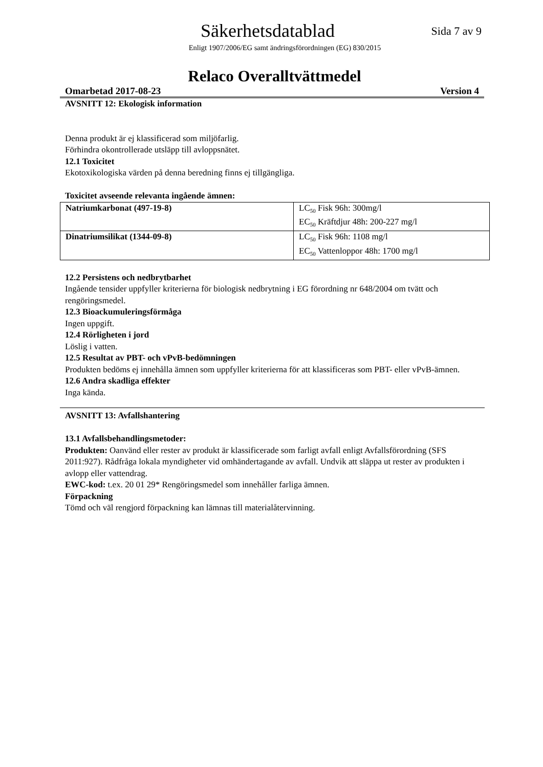Säkerhetsdatablad
Sida 7 av 9
Enligt 1907/2006/EG samt ändringsförordningen (EG) 830/2015
Relaco Overalltvättmedel
Omarbetad 2017-08-23 Version 4
AVSNITT 12: Ekologisk information
Denna produkt är ej klassificerad som miljöfarlig.
Förhindra okontrollerade utsläpp till avloppsnätet.
12.1 Toxicitet
Ekotoxikologiska värden på denna beredning finns ej tillgängliga.
Toxicitet avseende relevanta ingående ämnen:
| Natriumkarbonat (497-19-8) | LC<sub>50</sub> Fisk 96h: 300mg/l EC<sub>50</sub> Kräftdjur 48h: 200-227 mg/l |
| Dinatriumsilikat (1344-09-8) | LC<sub>50</sub> Fisk 96h: 1108 mg/l EC<sub>50</sub> Vattenloppor 48h: 1700 mg/l |
12.2 Persistens och nedbrytbarhet
Ingående tensider uppfyller kriterierna för biologisk nedbrytning i EG förordning nr 648/2004 om tvätt och rengöringsmedel.
12.3 Bioackumuleringsförmåga
Ingen uppgift.
12.4 Rörligheten i jord
Löslig i vatten.
12.5 Resultat av PBT- och vPvB-bedömningen
Produkten bedöms ej innehålla ämnen som uppfyller kriterierna för att klassificeras som PBT- eller vPvB-ämnen.
12.6 Andra skadliga effekter
Inga kända.
AVSNITT 13: Avfallshantering
13.1 Avfallsbehandlingsmetoder:
Produkten: Oanvänd eller rester av produkt är klassificerade som farligt avfall enligt Avfallsförordning (SFS 2011:927). Rådfråga lokala myndigheter vid omhändertagande av avfall. Undvik att släppa ut rester av produkten i avlopp eller vattendrag.
EWC-kod: t.ex. 20 01 29* Rengöringsmedel som innehåller farliga ämnen.
Förpackning
Tömd och väl rengjord förpackning kan lämnas till materialåtervinning.